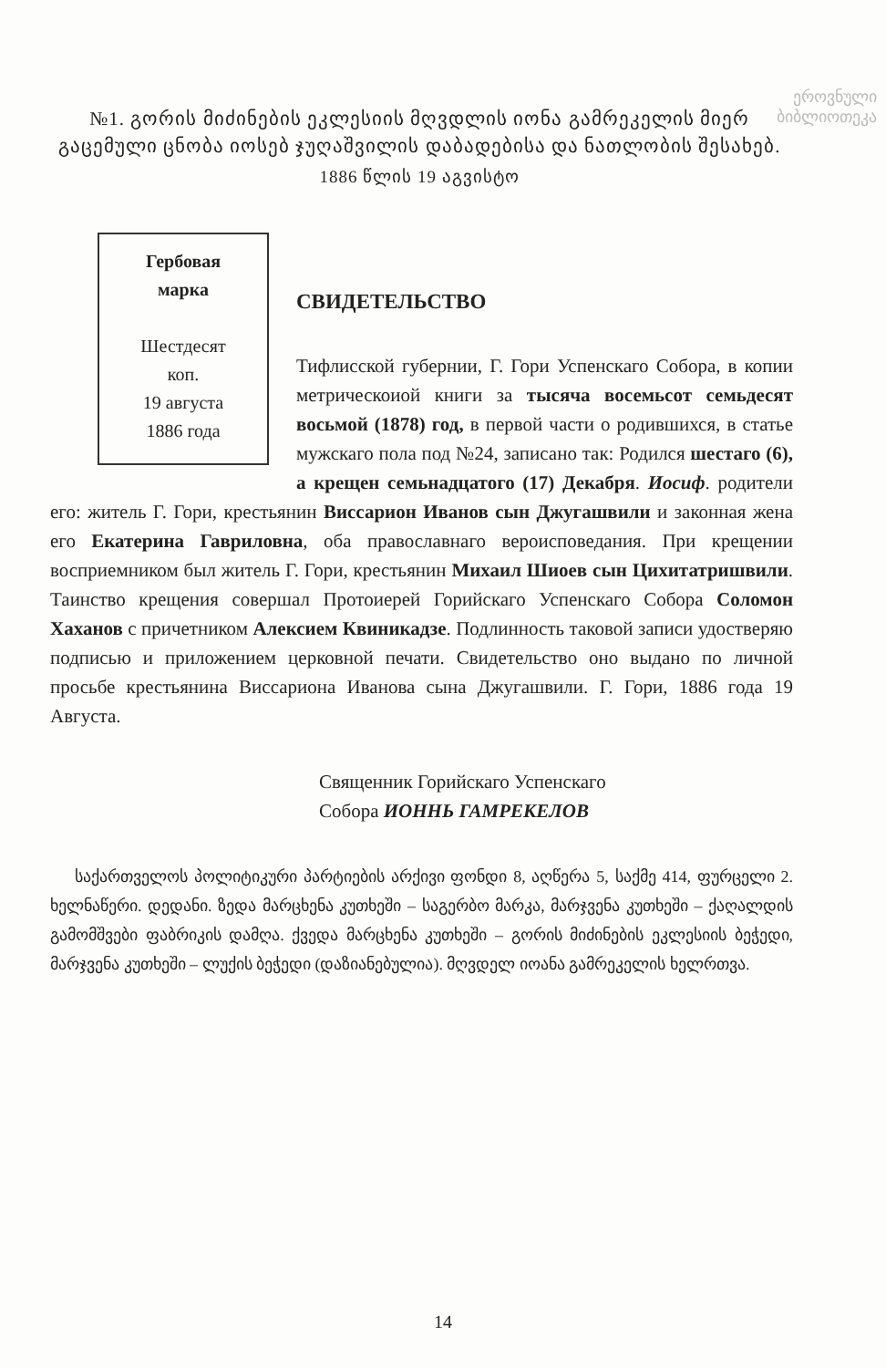ეროვნული
ბიბლიოთეკა
№1. გორის მიძინების ეკლესიის მღვდლის იონა გამრეკელის მიერ გაცემული ცნობა იოსებ ჯუღაშვილის დაბადებისა და ნათლობის შესახებ.
1886 წლის 19 აგვისტო
Гербовая
марка
Шестдесят
коп.
19 августа
1886 года
СВИДЕТЕЛЬСТВО
Тифлисской губернии, Г. Гори Успенскаго Собора, в копии метрическоиой книги за тысяча восемьсот семьдесят восьмой (1878) год, в первой части о родившихся, в статье мужскаго пола под №24, записано так: Родился шестаго (6), а крещен семьнадцатого (17) Декабря. Иосиф. родители его: житель Г. Гори, крестьянин Виссарион Иванов сын Джугашвили и законная жена его Екатерина Гавриловна, оба православнаго вероисповедания. При крещении восприемником был житель Г. Гори, крестьянин Михаил Шиоев сын Цихитатришвили. Таинство крещения совершал Протоиерей Горийскаго Успенскаго Собора Соломон Хаханов с причетником Алексием Квиникадзе. Подлинность таковой записи удостверяю подписью и приложением церковной печати. Свидетельство оно выдано по личной просьбе крестьянина Виссариона Иванова сына Джугашвили. Г. Гори, 1886 года 19 Августа.
Священник Горийскаго Успенскаго
Собора ИОННЬ ГАМРЕКЕЛОВ
საქართველოს პოლიტიკური პარტიების არქივი ფონდი 8, აღწერა 5, საქმე 414, ფურცელი 2. ხელნაწერი. დედანი. ზედა მარცხენა კუთხეში – საგერბო მარკა, მარჯვენა კუთხეში – ქაღალდის გამომშვები ფაბრიკის დამღა. ქვედა მარცხენა კუთხეში – გორის მიძინების ეკლესიის ბეჭედი, მარჯვენა კუთხეში – ლუქის ბეჭედი (დაზიანებულია). მღვდელ იოანა გამრეკელის ხელრთვა.
14